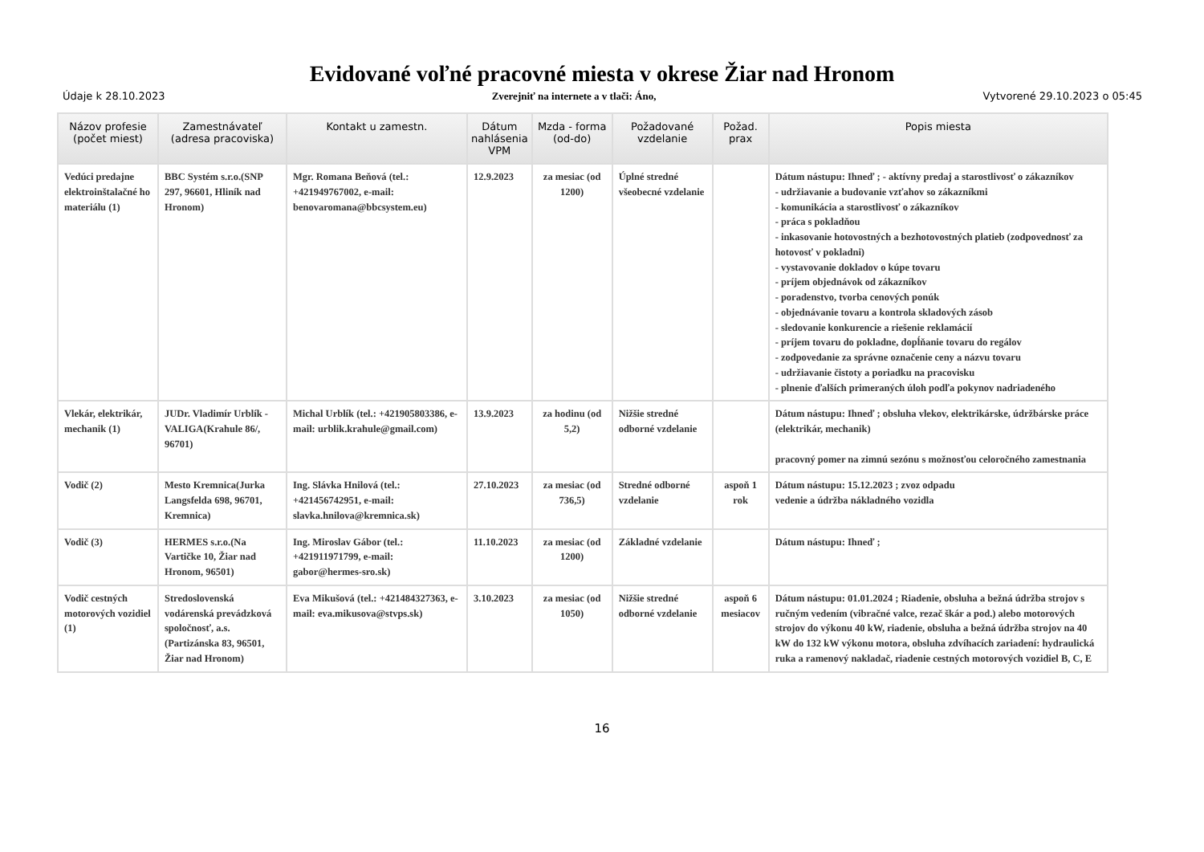Evidované voľné pracovné miesta v okrese Žiar nad Hronom
Údaje k 28.10.2023 Zverejniť na internete a v tlači: Áno, Vytvorené 29.10.2023 o 05:45
| Názov profesie (počet miest) | Zamestnávateľ (adresa pracoviska) | Kontakt u zamestn. | Dátum nahlásenia VPM | Mzda - forma (od-do) | Požadované vzdelanie | Požad. prax | Popis miesta |
| --- | --- | --- | --- | --- | --- | --- | --- |
| Vedúci predajne elektroinštalačné ho materiálu (1) | BBC Systém s.r.o.(SNP 297, 96601, Hliník nad Hronom) | Mgr. Romana Beňová (tel.: +421949767002, e-mail: benovaromana@bbcsystem.eu) | 12.9.2023 | za mesiac (od 1200) | Úplné stredné všeobecné vzdelanie | | Dátum nástupu: Ihneď ; - aktívny predaj a starostlivosť o zákazníkov - udržiavanie a budovanie vzťahov so zákazníkmi - komunikácia a starostlivosť o zákazníkov - práca s pokladňou - inkasovanie hotovostných a bezhotovostných platieb (zodpovednosť za hotovosť v pokladni) - vystavovanie dokladov o kúpe tovaru - príjem objednávok od zákazníkov - poradenstvo, tvorba cenových ponúk - objednávanie tovaru a kontrola skladových zásob - sledovanie konkurencie a riešenie reklamácií - príjem tovaru do pokladne, dopĺňanie tovaru do regálov - zodpovedanie za správne označenie ceny a názvu tovaru - udržiavanie čistoty a poriadku na pracovisku - plnenie ďalších primeraných úloh podľa pokynov nadriadeného |
| Vlekár, elektrikár, mechanik (1) | JUDr. Vladimír Urblík - VALIGA(Krahule 86/, 96701) | Michal Urblík (tel.: +421905803386, e-mail: urblik.krahule@gmail.com) | 13.9.2023 | za hodinu (od 5,2) | Nižšie stredné odborné vzdelanie | | Dátum nástupu: Ihneď ; obsluha vlekov, elektrikárske, údržbárske práce (elektrikár, mechanik) pracovný pomer na zimnú sezónu s možnosťou celoročného zamestnania |
| Vodič (2) | Mesto Kremnica(Jurka Langsfelda 698, 96701, Kremnica) | Ing. Slávka Hnilová (tel.: +421456742951, e-mail: slavka.hnilova@kremnica.sk) | 27.10.2023 | za mesiac (od 736,5) | Stredné odborné vzdelanie | aspoň 1 rok | Dátum nástupu: 15.12.2023 ; zvoz odpadu vedenie a údržba nákladného vozidla |
| Vodič (3) | HERMES s.r.o.(Na Vartičke 10, Žiar nad Hronom, 96501) | Ing. Miroslav Gábor (tel.: +421911971799, e-mail: gabor@hermes-sro.sk) | 11.10.2023 | za mesiac (od 1200) | Základné vzdelanie | | Dátum nástupu: Ihneď ; |
| Vodič cestných motorových vozidiel (1) | Stredoslovenská vodárenská prevádzková spoločnosť, a.s.(Partizánska 83, 96501, Žiar nad Hronom) | Eva Mikušová (tel.: +421484327363, e-mail: eva.mikusova@stvps.sk) | 3.10.2023 | za mesiac (od 1050) | Nižšie stredné odborné vzdelanie | aspoň 6 mesiacov | Dátum nástupu: 01.01.2024 ; Riadenie, obsluha a bežná údržba strojov s ručným vedením (vibračné valce, rezač škár a pod.) alebo motorových strojov do výkonu 40 kW, riadenie, obsluha a bežná údržba strojov na 40 kW do 132 kW výkonu motora, obsluha zdvíhacích zariadení: hydraulická ruka a ramenový nakladač, riadenie cestných motorových vozidiel B, C, E |
16